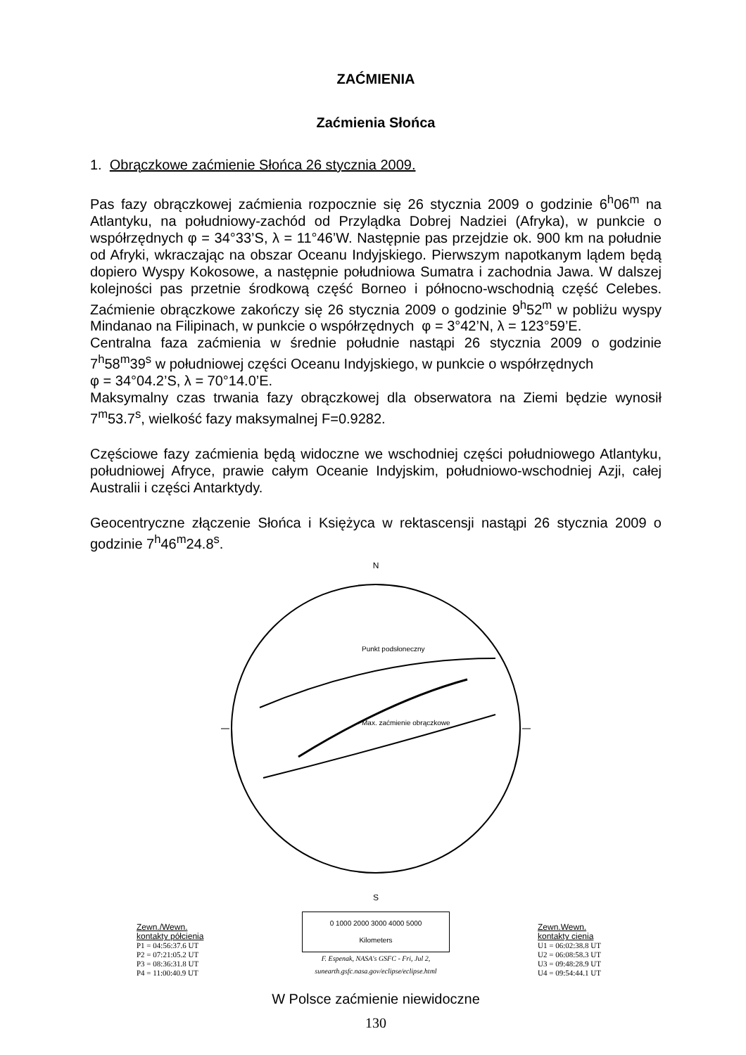ZAĆMIENIA
Zaćmienia Słońca
1. Obrączkowe zaćmienie Słońca 26 stycznia 2009.
Pas fazy obrączkowej zaćmienia rozpocznie się 26 stycznia 2009 o godzinie 6<sup>h</sup>06<sup>m</sup> na Atlantyku, na południowy-zachód od Przylądka Dobrej Nadziei (Afryka), w punkcie o współrzędnych φ = 34°33’S, λ = 11°46’W. Następnie pas przejdzie ok. 900 km na południe od Afryki, wkraczając na obszar Oceanu Indyjskiego. Pierwszym napotkanym lądem będą dopiero Wyspy Kokosowe, a następnie południowa Sumatra i zachodnia Jawa. W dalszej kolejności pas przetnie środkową część Borneo i północno-wschodnią część Celebes. Zaćmienie obrączkowe zakończy się 26 stycznia 2009 o godzinie 9<sup>h</sup>52<sup>m</sup> w pobliżu wyspy Mindanao na Filipinach, w punkcie o współrzędnych φ = 3°42’N, λ = 123°59’E.
Centralna faza zaćmienia w średnie południe nastąpi 26 stycznia 2009 o godzinie 7<sup>h</sup>58<sup>m</sup>39<sup>s</sup> w południowej części Oceanu Indyjskiego, w punkcie o współrzędnych
φ = 34°04.2’S, λ = 70°14.0’E.
Maksymalny czas trwania fazy obrączkowej dla obserwatora na Ziemi będzie wynosił 7<sup>m</sup>53.7<sup>s</sup>, wielkość fazy maksymalnej F=0.9282.
Częściowe fazy zaćmienia będą widoczne we wschodniej części południowego Atlantyku, południowej Afryce, prawie całym Oceanie Indyjskim, południowo-wschodniej Azji, całej Australii i części Antarktydy.
Geocentryczne złączenie Słońca i Księżyca w rektascensji nastąpi 26 stycznia 2009 o godzinie 7<sup>h</sup>46<sup>m</sup>24.8<sup>s</sup>.
Zewn./Wewn.
kontakty półcienia
P1 = 04:56:37.6 UT
P2 = 07:21:05.2 UT
P3 = 08:36:31.8 UT
P4 = 11:00:40.9 UT
N
Punkt podsłoneczny
Max. zaćmienie obrączkowe
S
0 1000 2000 3000 4000 5000
Kilometers
F. Espenak, NASA's GSFC - Fri, Jul 2,
sunearth.gsfc.nasa.gov/eclipse/eclipse.html
Zewn.Wewn.
kontakty cienia
U1 = 06:02:38.8 UT
U2 = 06:08:58.3 UT
U3 = 09:48:28.9 UT
U4 = 09:54:44.1 UT
W Polsce zaćmienie niewidoczne
130